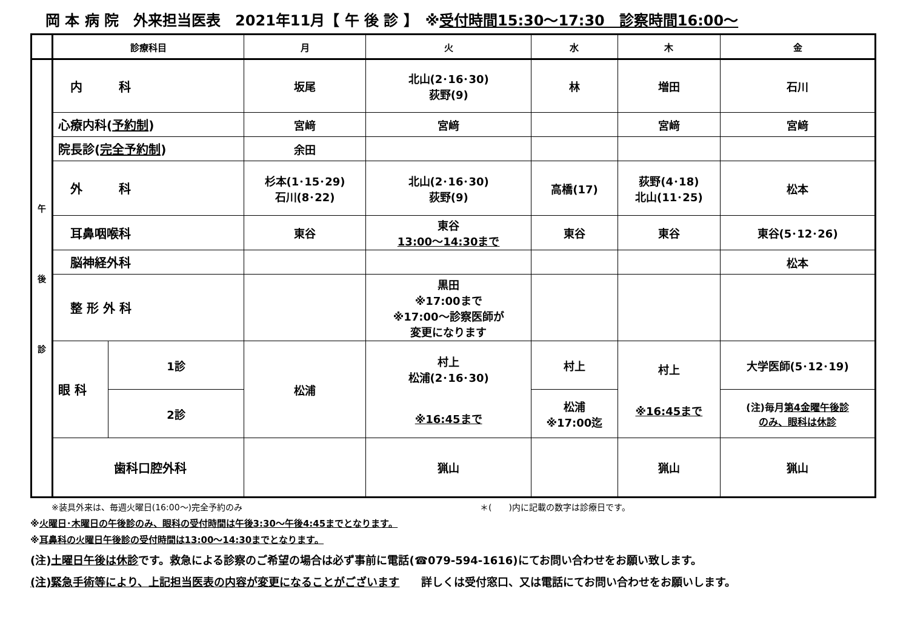岡 本 病 院　外来担当医表　2021年11月【 午 後 診 】　※受付時間15:30～17:30　診察時間16:00～
| | 診療科目 | | 月 | 火 | 水 | 木 | 金 |
| --- | --- | --- | --- | --- | --- | --- | --- |
| 午 後 診 | 内 科 | | 坂尾 | 北山(2･16･30) 荻野(9) | 林 | 増田 | 石川 |
| | 心療内科( 予約制 ) | | 宮﨑 | 宮﨑 | | 宮﨑 | 宮﨑 |
| | 院長診( 完全予約制 ) | | 余田 | | | | |
| | 外 科 | | 杉本(1･15･29) 石川(8･22) | 北山(2･16･30) 荻野(9) | 高橋(17) | 荻野(4･18) 北山(11･25) | 松本 |
| | 耳鼻咽喉科 | | 東谷 | 東谷 13:00～14:30まで | 東谷 | 東谷 | 東谷(5･12･26) |
| | 脳神経外科 | | | | | | 松本 |
| | 整 形 外 科 | | | 黒田 ※17:00まで ※17:00～診察医師が 変更になります | | | |
| | 眼 科 | 1診 | 松浦 | 村上 松浦(2･16･30) ※16:45まで | 村上 | 村上 ※16:45まで | 大学医師(5･12･19) |
| | | 2診 | | | 松浦 ※17:00迄 | | (注)毎月 第4金曜午後診 のみ、眼科は休診 |
| | 歯科口腔外科 | | | 猟山 | | 猟山 | 猟山 |
※装具外来は、毎週火曜日(16:00～)完全予約のみ　　　　　　　　　　　　　　　　　　　　　　　　　　　　＊(　　)内に記載の数字は診療日です。
※火曜日･木曜日の午後診のみ、眼科の受付時間は午後3:30～午後4:45までとなります。
※耳鼻科の火曜日午後診の受付時間は13:00～14:30までとなります。
(注)土曜日午後は休診です。救急による診察のご希望の場合は必ず事前に電話(☎079-594-1616)にてお問い合わせをお願い致します。
(注)緊急手術等により、上記担当医表の内容が変更になることがございます　　詳しくは受付窓口、又は電話にてお問い合わせをお願いします。